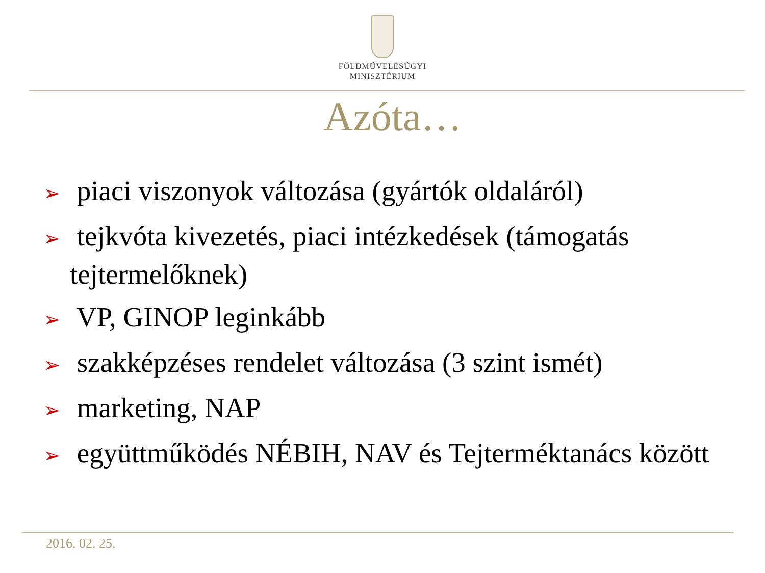FÖLDMŰVELÉSÜGYI
MINISZTÉRIUM
Azóta…
➢ piaci viszonyok változása (gyártók oldaláról)
➢ tejkvóta kivezetés, piaci intézkedések (támogatás tejtermelőknek)
➢ VP, GINOP leginkább
➢ szakképzéses rendelet változása (3 szint ismét)
➢ marketing, NAP
➢ együttműködés NÉBIH, NAV és Tejterméktanács között
2016. 02. 25.